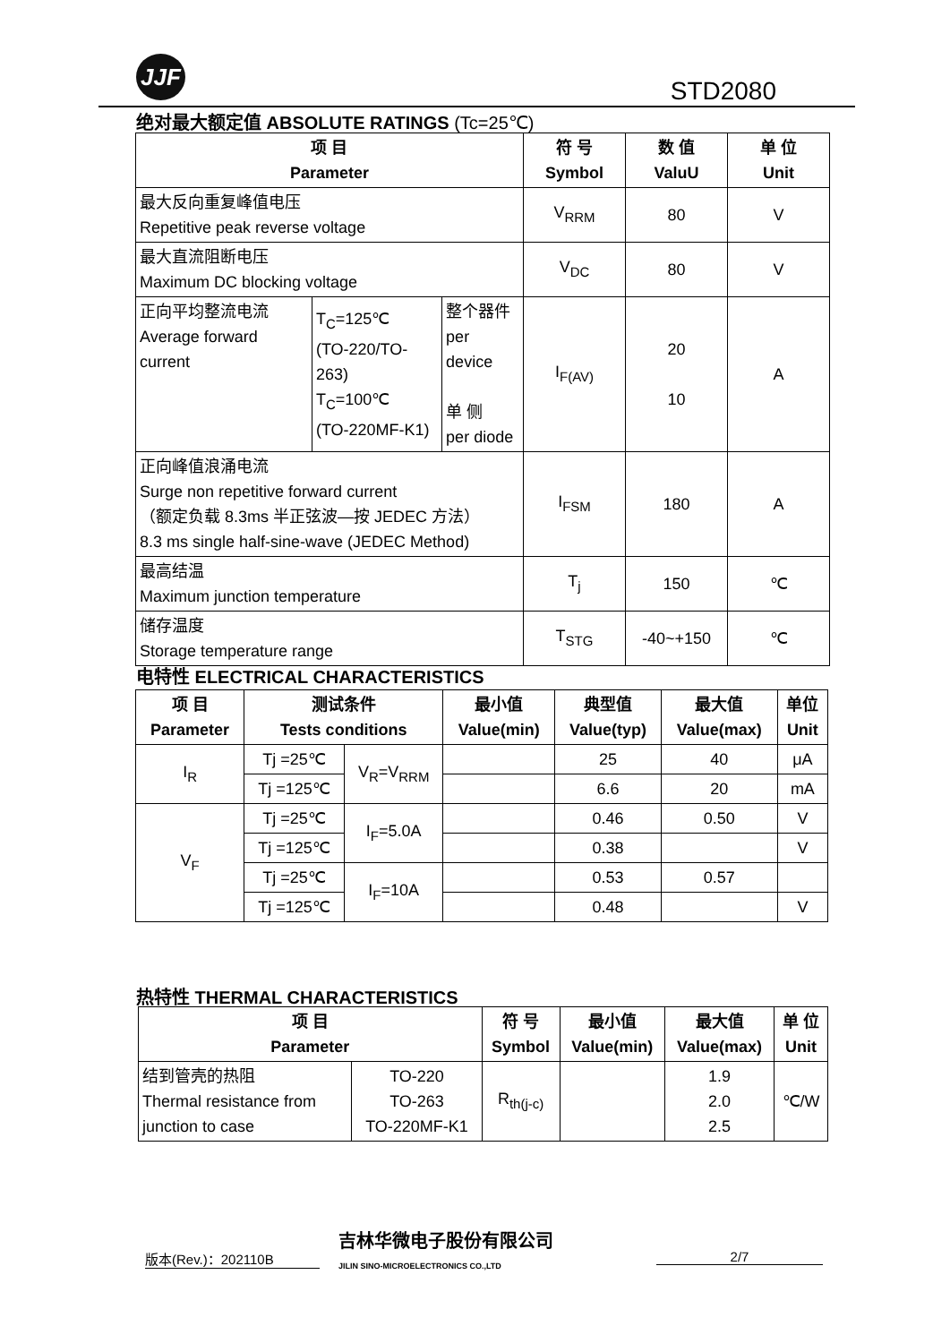JJF
STD2080
绝对最大额定值 ABSOLUTE RATINGS (Tc=25℃)
| 项 目 Parameter | | | 符 号 Symbol | 数 值 ValuU | 单 位 Unit |
| --- | --- | --- | --- | --- | --- |
| 最大反向重复峰值电压 Repetitive peak reverse voltage | | | V<sub>RRM</sub> | 80 | V |
| 最大直流阻断电压 Maximum DC blocking voltage | | | V<sub>DC</sub> | 80 | V |
| 正向平均整流电流 Average forward current | T<sub>C</sub>=125℃ (TO-220/TO-263) T<sub>C</sub>=100℃ (TO-220MF-K1) | 整个器件 per device 单 侧 per diode | I<sub>F(AV)</sub> | 20 10 | A |
| 正向峰值浪涌电流 Surge non repetitive forward current （额定负载 8.3ms 半正弦波—按 JEDEC 方法） 8.3 ms single half-sine-wave (JEDEC Method) | | | I<sub>FSM</sub> | 180 | A |
| 最高结温 Maximum junction temperature | | | T<sub>j</sub> | 150 | ℃ |
| 储存温度 Storage temperature range | | | T<sub>STG</sub> | -40~+150 | ℃ |
电特性 ELECTRICAL CHARACTERISTICS
| 项 目 Parameter | 测试条件 Tests conditions | | 最小值 Value(min) | 典型值 Value(typ) | 最大值 Value(max) | 单位 Unit |
| --- | --- | --- | --- | --- | --- | --- |
| I<sub>R</sub> | Tj =25℃ | V<sub>R</sub>=V<sub>RRM</sub> | | 25 | 40 | μA |
| | Tj =125℃ | | | 6.6 | 20 | mA |
| V<sub>F</sub> | Tj =25℃ | I<sub>F</sub>=5.0A | | 0.46 | 0.50 | V |
| | Tj =125℃ | | | 0.38 | | V |
| | Tj =25℃ | I<sub>F</sub>=10A | | 0.53 | 0.57 | |
| | Tj =125℃ | | | 0.48 | | V |
热特性 THERMAL CHARACTERISTICS
| 项 目 Parameter | | 符 号 Symbol | 最小值 Value(min) | 最大值 Value(max) | 单 位 Unit |
| --- | --- | --- | --- | --- | --- |
| 结到管壳的热阻 Thermal resistance from junction to case | TO-220 TO-263 TO-220MF-K1 | R<sub>th(j-c)</sub> | | 1.9 2.0 2.5 | ℃/W |
版本(Rev.)：202110B
吉林华微电子股份有限公司
JILIN SINO-MICROELECTRONICS CO.,LTD
2/7